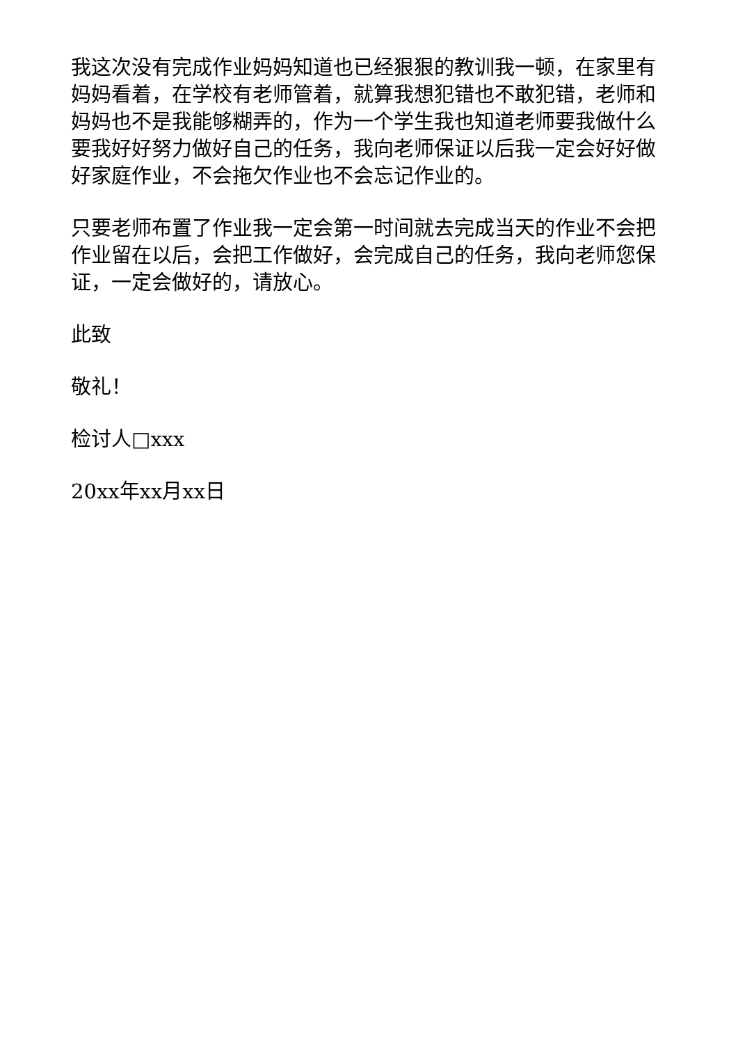我这次没有完成作业妈妈知道也已经狠狠的教训我一顿，在家里有妈妈看着，在学校有老师管着，就算我想犯错也不敢犯错，老师和妈妈也不是我能够糊弄的，作为一个学生我也知道老师要我做什么要我好好努力做好自己的任务，我向老师保证以后我一定会好好做好家庭作业，不会拖欠作业也不会忘记作业的。
只要老师布置了作业我一定会第一时间就去完成当天的作业不会把作业留在以后，会把工作做好，会完成自己的任务，我向老师您保证，一定会做好的，请放心。
此致
敬礼！
检讨人□xxx
20xx年xx月xx日